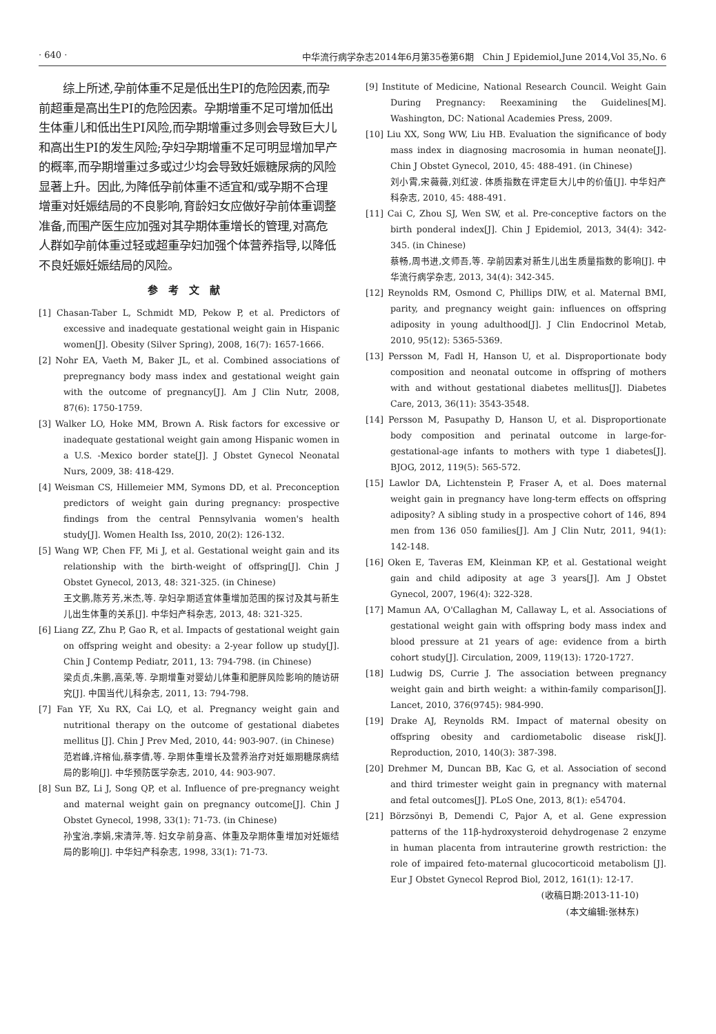· 640 · 中华流行病学杂志2014年6月第35卷第6期　Chin J Epidemiol,June 2014,Vol 35,No. 6
综上所述,孕前体重不足是低出生PI的危险因素,而孕前超重是高出生PI的危险因素。孕期增重不足可增加低出生体重儿和低出生PI风险,而孕期增重过多则会导致巨大儿和高出生PI的发生风险;孕妇孕期增重不足可明显增加早产的概率,而孕期增重过多或过少均会导致妊娠糖尿病的风险显著上升。因此,为降低孕前体重不适宜和/或孕期不合理增重对妊娠结局的不良影响,育龄妇女应做好孕前体重调整准备,而围产医生应加强对其孕期体重增长的管理,对高危人群如孕前体重过轻或超重孕妇加强个体营养指导,以降低不良妊娠妊娠结局的风险。
参考文献
[1] Chasan-Taber L, Schmidt MD, Pekow P, et al. Predictors of excessive and inadequate gestational weight gain in Hispanic women[J]. Obesity (Silver Spring), 2008, 16(7): 1657-1666.
[2] Nohr EA, Vaeth M, Baker JL, et al. Combined associations of prepregnancy body mass index and gestational weight gain with the outcome of pregnancy[J]. Am J Clin Nutr, 2008, 87(6): 1750-1759.
[3] Walker LO, Hoke MM, Brown A. Risk factors for excessive or inadequate gestational weight gain among Hispanic women in a U.S. -Mexico border state[J]. J Obstet Gynecol Neonatal Nurs, 2009, 38: 418-429.
[4] Weisman CS, Hillemeier MM, Symons DD, et al. Preconception predictors of weight gain during pregnancy: prospective findings from the central Pennsylvania women's health study[J]. Women Health Iss, 2010, 20(2): 126-132.
[5] Wang WP, Chen FF, Mi J, et al. Gestational weight gain and its relationship with the birth-weight of offspring[J]. Chin J Obstet Gynecol, 2013, 48: 321-325. (in Chinese)
王文鹏,陈芳芳,米杰,等. 孕妇孕期适宜体重增加范围的探讨及其与新生儿出生体重的关系[J]. 中华妇产科杂志, 2013, 48: 321-325.
[6] Liang ZZ, Zhu P, Gao R, et al. Impacts of gestational weight gain on offspring weight and obesity: a 2-year follow up study[J]. Chin J Contemp Pediatr, 2011, 13: 794-798. (in Chinese)
梁贞贞,朱鹏,高荣,等. 孕期增重对婴幼儿体重和肥胖风险影响的随访研究[J]. 中国当代儿科杂志, 2011, 13: 794-798.
[7] Fan YF, Xu RX, Cai LQ, et al. Pregnancy weight gain and nutritional therapy on the outcome of gestational diabetes mellitus [J]. Chin J Prev Med, 2010, 44: 903-907. (in Chinese)
范岩峰,许榕仙,蔡李倩,等. 孕期体重增长及营养治疗对妊娠期糖尿病结局的影响[J]. 中华预防医学杂志, 2010, 44: 903-907.
[8] Sun BZ, Li J, Song QP, et al. Influence of pre-pregnancy weight and maternal weight gain on pregnancy outcome[J]. Chin J Obstet Gynecol, 1998, 33(1): 71-73. (in Chinese)
孙宝治,李娟,宋清萍,等. 妇女孕前身高、体重及孕期体重增加对妊娠结局的影响[J]. 中华妇产科杂志, 1998, 33(1): 71-73.
[9] Institute of Medicine, National Research Council. Weight Gain During Pregnancy: Reexamining the Guidelines[M]. Washington, DC: National Academies Press, 2009.
[10] Liu XX, Song WW, Liu HB. Evaluation the significance of body mass index in diagnosing macrosomia in human neonate[J]. Chin J Obstet Gynecol, 2010, 45: 488-491. (in Chinese)
刘小霄,宋薇薇,刘红波. 体质指数在评定巨大儿中的价值[J]. 中华妇产科杂志, 2010, 45: 488-491.
[11] Cai C, Zhou SJ, Wen SW, et al. Pre-conceptive factors on the birth ponderal index[J]. Chin J Epidemiol, 2013, 34(4): 342-345. (in Chinese)
蔡畅,周书进,文师吾,等. 孕前因素对新生儿出生质量指数的影响[J]. 中华流行病学杂志, 2013, 34(4): 342-345.
[12] Reynolds RM, Osmond C, Phillips DIW, et al. Maternal BMI, parity, and pregnancy weight gain: influences on offspring adiposity in young adulthood[J]. J Clin Endocrinol Metab, 2010, 95(12): 5365-5369.
[13] Persson M, Fadl H, Hanson U, et al. Disproportionate body composition and neonatal outcome in offspring of mothers with and without gestational diabetes mellitus[J]. Diabetes Care, 2013, 36(11): 3543-3548.
[14] Persson M, Pasupathy D, Hanson U, et al. Disproportionate body composition and perinatal outcome in large-for- gestational-age infants to mothers with type 1 diabetes[J]. BJOG, 2012, 119(5): 565-572.
[15] Lawlor DA, Lichtenstein P, Fraser A, et al. Does maternal weight gain in pregnancy have long-term effects on offspring adiposity? A sibling study in a prospective cohort of 146, 894 men from 136 050 families[J]. Am J Clin Nutr, 2011, 94(1): 142-148.
[16] Oken E, Taveras EM, Kleinman KP, et al. Gestational weight gain and child adiposity at age 3 years[J]. Am J Obstet Gynecol, 2007, 196(4): 322-328.
[17] Mamun AA, O'Callaghan M, Callaway L, et al. Associations of gestational weight gain with offspring body mass index and blood pressure at 21 years of age: evidence from a birth cohort study[J]. Circulation, 2009, 119(13): 1720-1727.
[18] Ludwig DS, Currie J. The association between pregnancy weight gain and birth weight: a within-family comparison[J]. Lancet, 2010, 376(9745): 984-990.
[19] Drake AJ, Reynolds RM. Impact of maternal obesity on offspring obesity and cardiometabolic disease risk[J]. Reproduction, 2010, 140(3): 387-398.
[20] Drehmer M, Duncan BB, Kac G, et al. Association of second and third trimester weight gain in pregnancy with maternal and fetal outcomes[J]. PLoS One, 2013, 8(1): e54704.
[21] Börzsönyi B, Demendi C, Pajor A, et al. Gene expression patterns of the 11β-hydroxysteroid dehydrogenase 2 enzyme in human placenta from intrauterine growth restriction: the role of impaired feto-maternal glucocorticoid metabolism [J]. Eur J Obstet Gynecol Reprod Biol, 2012, 161(1): 12-17.
(收稿日期:2013-11-10)
(本文编辑:张林东)